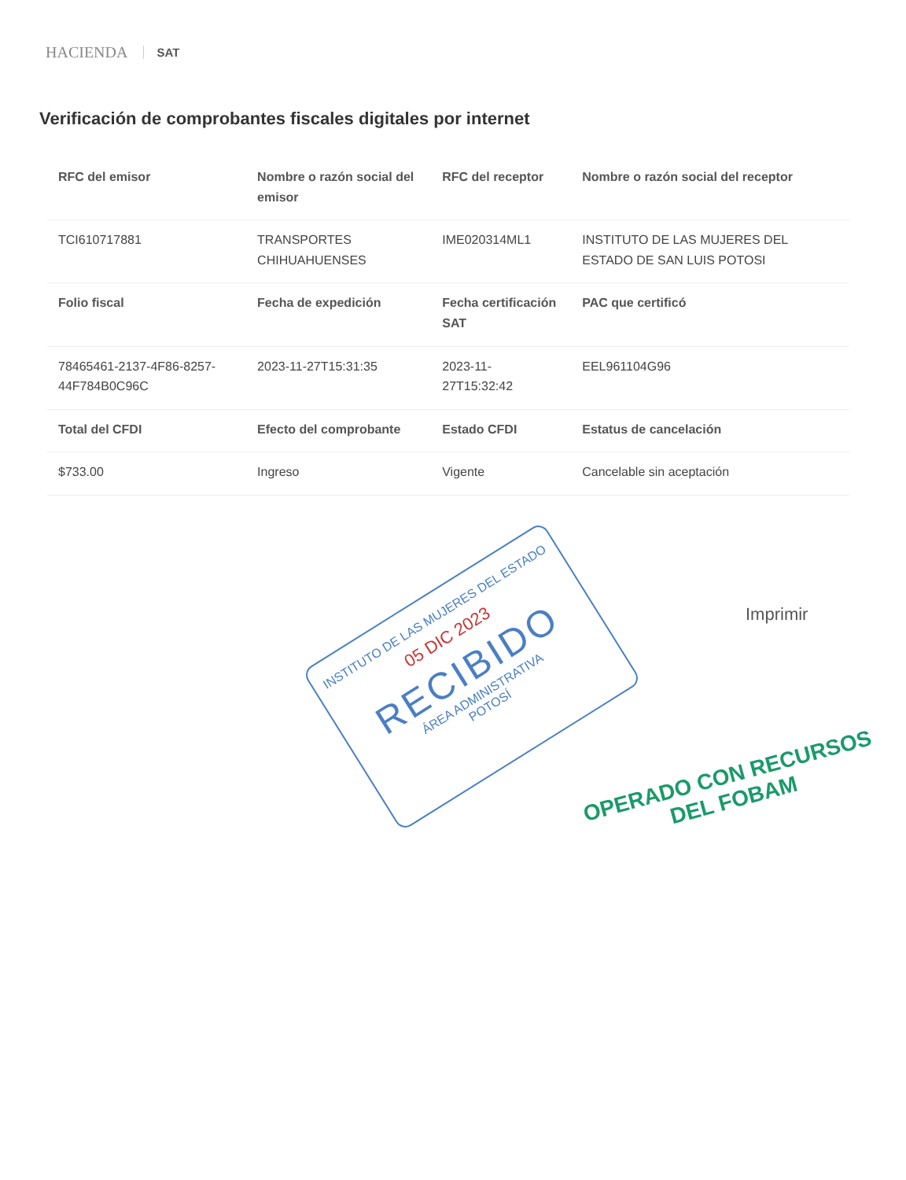HACIENDA SAT
Verificación de comprobantes fiscales digitales por internet
| RFC del emisor | Nombre o razón social del emisor | RFC del receptor | Nombre o razón social del receptor |
| --- | --- | --- | --- |
| TCI610717881 | TRANSPORTES CHIHUAHUENSES | IME020314ML1 | INSTITUTO DE LAS MUJERES DEL ESTADO DE SAN LUIS POTOSI |
| Folio fiscal | Fecha de expedición | Fecha certificación SAT | PAC que certificó |
| 78465461-2137-4F86-8257-44F784B0C96C | 2023-11-27T15:31:35 | 2023-11-27T15:32:42 | EEL961104G96 |
| Total del CFDI | Efecto del comprobante | Estado CFDI | Estatus de cancelación |
| $733.00 | Ingreso | Vigente | Cancelable sin aceptación |
Imprimir
INSTITUTO DE LAS MUJERES DEL ESTADO
05 DIC 2023
RECIBIDO
ÁREA ADMINISTRATIVA
POTOSÍ
OPERADO CON RECURSOS
DEL FOBAM